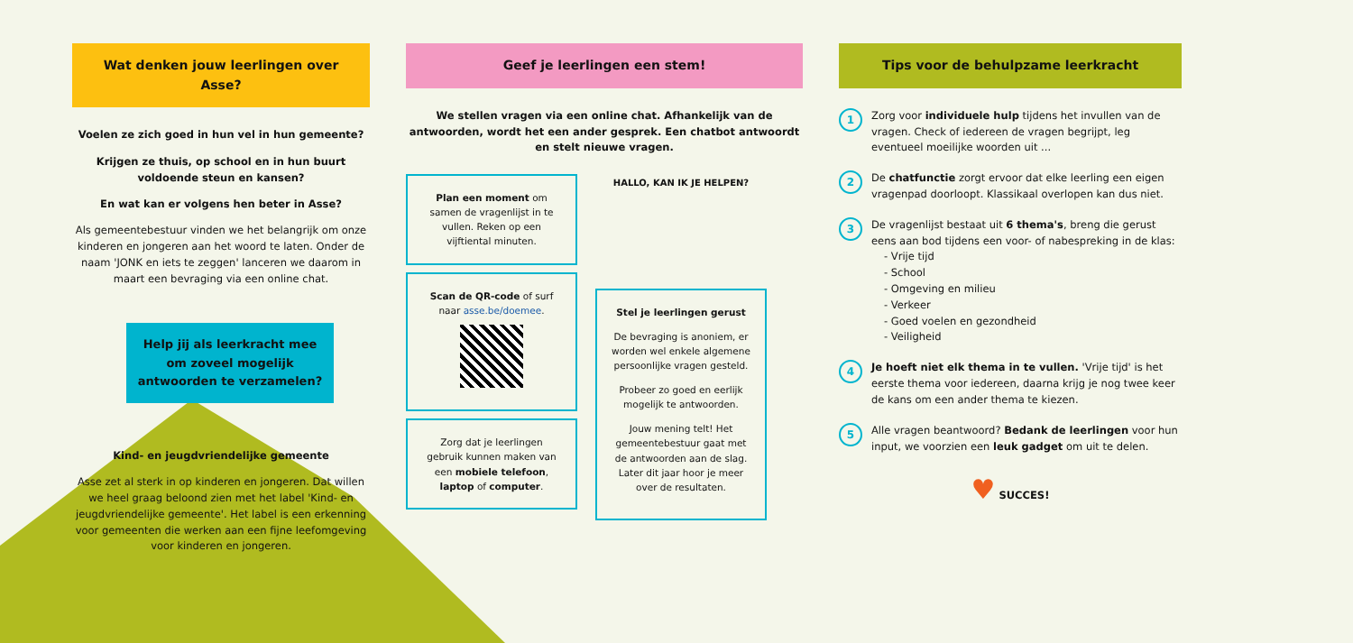Wat denken jouw leerlingen over Asse?
Voelen ze zich goed in hun vel in hun gemeente?
Krijgen ze thuis, op school en in hun buurt voldoende steun en kansen?
En wat kan er volgens hen beter in Asse?
Als gemeentebestuur vinden we het belangrijk om onze kinderen en jongeren aan het woord te laten. Onder de naam 'JONK en iets te zeggen' lanceren we daarom in maart een bevraging via een online chat.
Help jij als leerkracht mee om zoveel mogelijk antwoorden te verzamelen?
Kind- en jeugdvriendelijke gemeente
Asse zet al sterk in op kinderen en jongeren. Dat willen we heel graag beloond zien met het label 'Kind- en jeugdvriendelijke gemeente'. Het label is een erkenning voor gemeenten die werken aan een fijne leefomgeving voor kinderen en jongeren.
Geef je leerlingen een stem!
We stellen vragen via een online chat. Afhankelijk van de antwoorden, wordt het een ander gesprek. Een chatbot antwoordt en stelt nieuwe vragen.
Plan een moment om samen de vragenlijst in te vullen. Reken op een vijftiental minuten.
Scan de QR-code of surf naar asse.be/doemee.
Zorg dat je leerlingen gebruik kunnen maken van een mobiele telefoon, laptop of computer.
HALLO, KAN IK JE HELPEN?
Stel je leerlingen gerust
De bevraging is anoniem, er worden wel enkele algemene persoonlijke vragen gesteld.
Probeer zo goed en eerlijk mogelijk te antwoorden.
Jouw mening telt! Het gemeentebestuur gaat met de antwoorden aan de slag. Later dit jaar hoor je meer over de resultaten.
Tips voor de behulpzame leerkracht
1
Zorg voor individuele hulp tijdens het invullen van de vragen. Check of iedereen de vragen begrijpt, leg eventueel moeilijke woorden uit ...
2
De chatfunctie zorgt ervoor dat elke leerling een eigen vragenpad doorloopt. Klassikaal overlopen kan dus niet.
3
De vragenlijst bestaat uit 6 thema's, breng die gerust eens aan bod tijdens een voor- of nabespreking in de klas:
- Vrije tijd
- School
- Omgeving en milieu
- Verkeer
- Goed voelen en gezondheid
- Veiligheid
4
Je hoeft niet elk thema in te vullen. 'Vrije tijd' is het eerste thema voor iedereen, daarna krijg je nog twee keer de kans om een ander thema te kiezen.
5
Alle vragen beantwoord? Bedank de leerlingen voor hun input, we voorzien een leuk gadget om uit te delen.
♥ SUCCES!